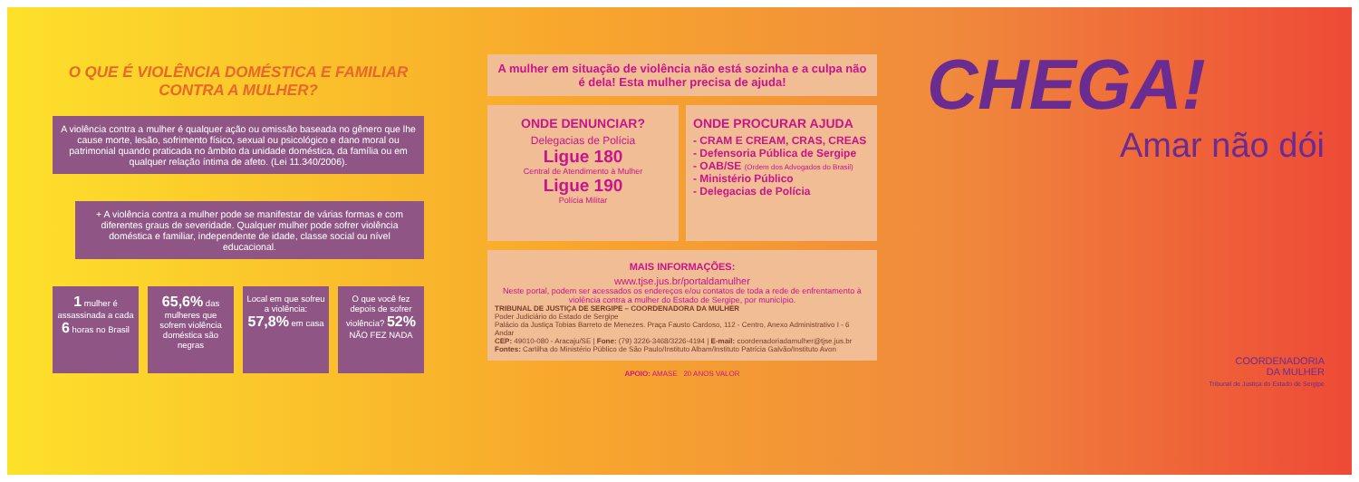O QUE É VIOLÊNCIA DOMÉSTICA E FAMILIAR CONTRA A MULHER?
A violência contra a mulher é qualquer ação ou omissão baseada no gênero que lhe cause morte, lesão, sofrimento físico, sexual ou psicológico e dano moral ou patrimonial quando praticada no âmbito da unidade doméstica, da família ou em qualquer relação íntima de afeto. (Lei 11.340/2006).
+ A violência contra a mulher pode se manifestar de várias formas e com diferentes graus de severidade. Qualquer mulher pode sofrer violência doméstica e familiar, independente de idade, classe social ou nível educacional.
1 mulher é assassinada a cada 6 horas no Brasil
65,6% das mulheres que sofrem violência doméstica são negras
Local em que sofreu a violência: 57,8% em casa
O que você fez depois de sofrer violência? 52% NÃO FEZ NADA
A mulher em situação de violência não está sozinha e a culpa não é dela! Esta mulher precisa de ajuda!
ONDE DENUNCIAR?
Delegacias de Polícia
Ligue 180
Central de Atendimento à Mulher
Ligue 190
Polícia Militar
ONDE PROCURAR AJUDA
- CRAM E CREAM, CRAS, CREAS
- Defensoria Pública de Sergipe
- OAB/SE (Ordem dos Advogados do Brasil)
- Ministério Público
- Delegacias de Polícia
MAIS INFORMAÇÕES:
www.tjse.jus.br/portaldamulher
Neste portal, podem ser acessados os endereços e/ou contatos de toda a rede de enfrentamento à violência contra a mulher do Estado de Sergipe, por município.
TRIBUNAL DE JUSTIÇA DE SERGIPE – COORDENADORA DA MULHER
Poder Judiciário do Estado de Sergipe
Palácio da Justiça Tobias Barreto de Menezes. Praça Fausto Cardoso, 112 - Centro, Anexo Administrativo I - 6 Andar
CEP: 49010-080 - Aracaju/SE | Fone: (79) 3226-3468/3226-4194 | E-mail: coordenadoriadamulher@tjse.jus.br
Fontes: Cartilha do Ministério Público de São Paulo/Instituto Albam/Instituto Patrícia Galvão/Instituto Avon
APOIO: AMASE 20 ANOS VALOR
CHEGA!
Amar não dói
COORDENADORIA
DA MULHER
Tribunal de Justiça do Estado de Sergipe